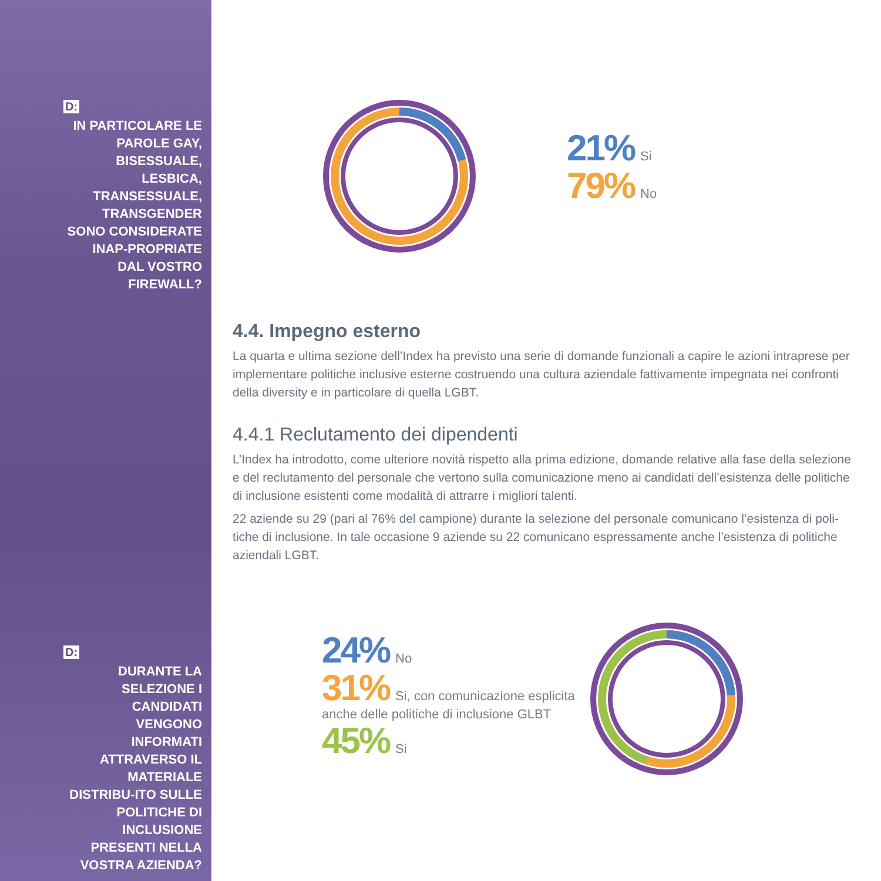D:
IN PARTICOLARE LE PAROLE GAY, BISESSUALE, LESBICA, TRANSESSUALE, TRANSGENDER SONO CONSIDERATE INAP-PROPRIATE DAL VOSTRO FIREWALL?
D:
DURANTE LA SELEZIONE I CANDIDATI VENGONO INFORMATI ATTRAVERSO IL MATERIALE DISTRIBU-ITO SULLE POLITICHE DI INCLUSIONE PRESENTI NELLA VOSTRA AZIENDA?
21% Si
79% No
4.4. Impegno esterno
La quarta e ultima sezione dell’Index ha previsto una serie di domande funzionali a capire le azioni intraprese per implementare politiche inclusive esterne costruendo una cultura aziendale fattivamente impegnata nei confronti della diversity e in particolare di quella LGBT.
4.4.1 Reclutamento dei dipendenti
L’Index ha introdotto, come ulteriore novità rispetto alla prima edizione, domande relative alla fase della selezione e del reclutamento del personale che vertono sulla comunicazione meno ai candidati dell’esistenza delle politiche di inclusione esistenti come modalità di attrarre i migliori talenti.
22 aziende su 29 (pari al 76% del campione) durante la selezione del personale comunicano l’esistenza di poli-tiche di inclusione. In tale occasione 9 aziende su 22 comunicano espressamente anche l’esistenza di politiche aziendali LGBT.
24% No
31% Si, con comunicazione esplicita
anche delle politiche di inclusione GLBT
45% Si